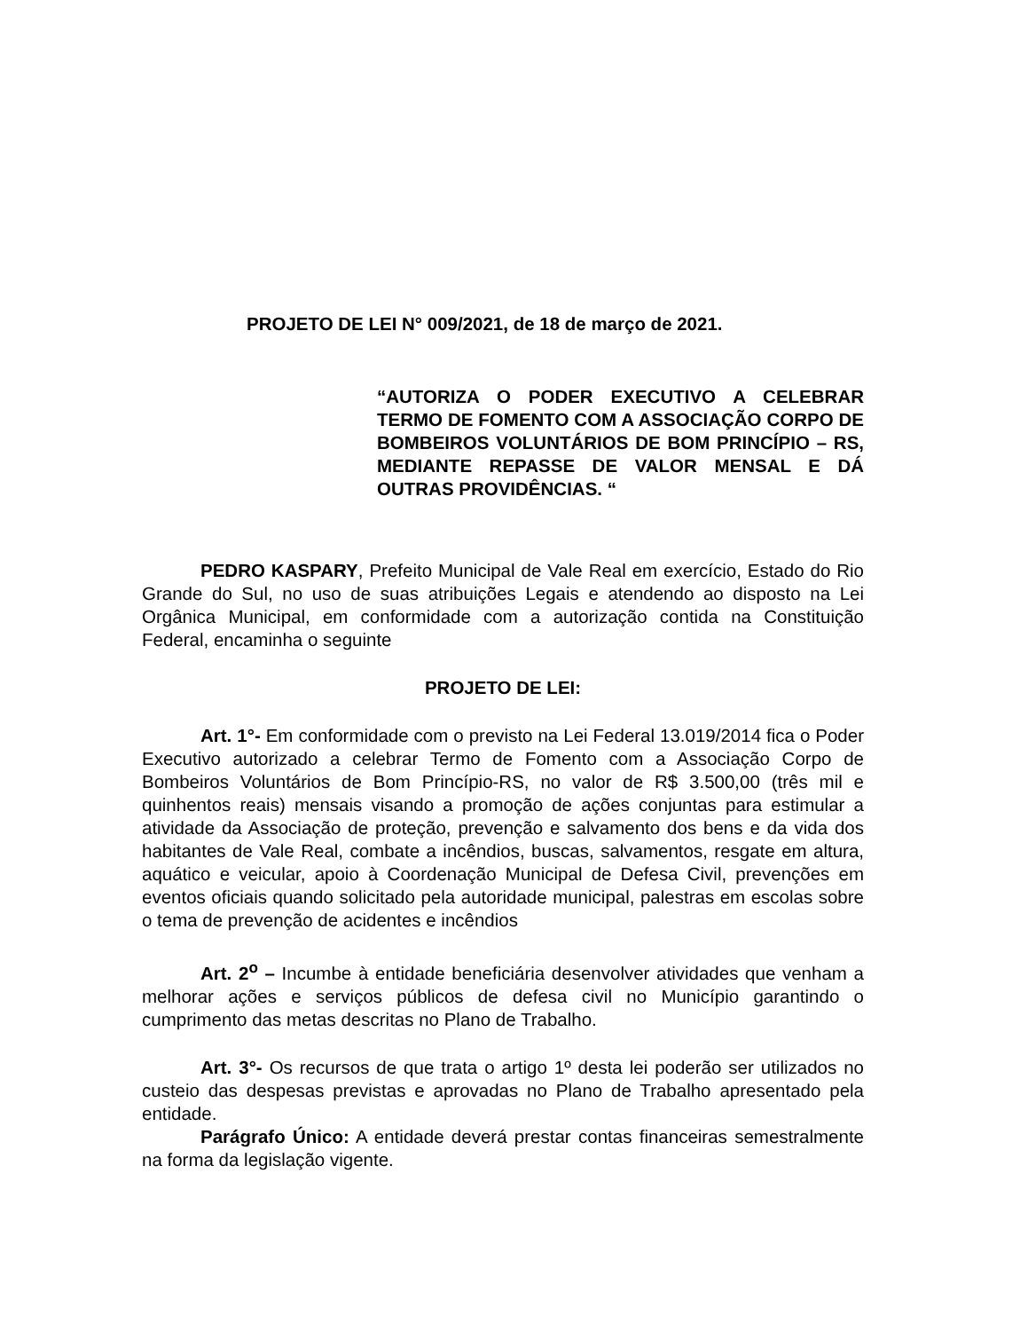PROJETO DE LEI N° 009/2021, de 18 de março de 2021.
“AUTORIZA O PODER EXECUTIVO A CELEBRAR TERMO DE FOMENTO COM A ASSOCIAÇÃO CORPO DE BOMBEIROS VOLUNTÁRIOS DE BOM PRINCÍPIO – RS, MEDIANTE REPASSE DE VALOR MENSAL E DÁ OUTRAS PROVIDÊNCIAS. “
PEDRO KASPARY, Prefeito Municipal de Vale Real em exercício, Estado do Rio Grande do Sul, no uso de suas atribuições Legais e atendendo ao disposto na Lei Orgânica Municipal, em conformidade com a autorização contida na Constituição Federal, encaminha o seguinte
PROJETO DE LEI:
Art. 1°- Em conformidade com o previsto na Lei Federal 13.019/2014 fica o Poder Executivo autorizado a celebrar Termo de Fomento com a Associação Corpo de Bombeiros Voluntários de Bom Princípio-RS, no valor de R$ 3.500,00 (três mil e quinhentos reais) mensais visando a promoção de ações conjuntas para estimular a atividade da Associação de proteção, prevenção e salvamento dos bens e da vida dos habitantes de Vale Real, combate a incêndios, buscas, salvamentos, resgate em altura, aquático e veicular, apoio à Coordenação Municipal de Defesa Civil, prevenções em eventos oficiais quando solicitado pela autoridade municipal, palestras em escolas sobre o tema de prevenção de acidentes e incêndios
Art. 2<sup>o</sup> – Incumbe à entidade beneficiária desenvolver atividades que venham a melhorar ações e serviços públicos de defesa civil no Município garantindo o cumprimento das metas descritas no Plano de Trabalho.
Art. 3°- Os recursos de que trata o artigo 1º desta lei poderão ser utilizados no custeio das despesas previstas e aprovadas no Plano de Trabalho apresentado pela entidade.
Parágrafo Único: A entidade deverá prestar contas financeiras semestralmente na forma da legislação vigente.